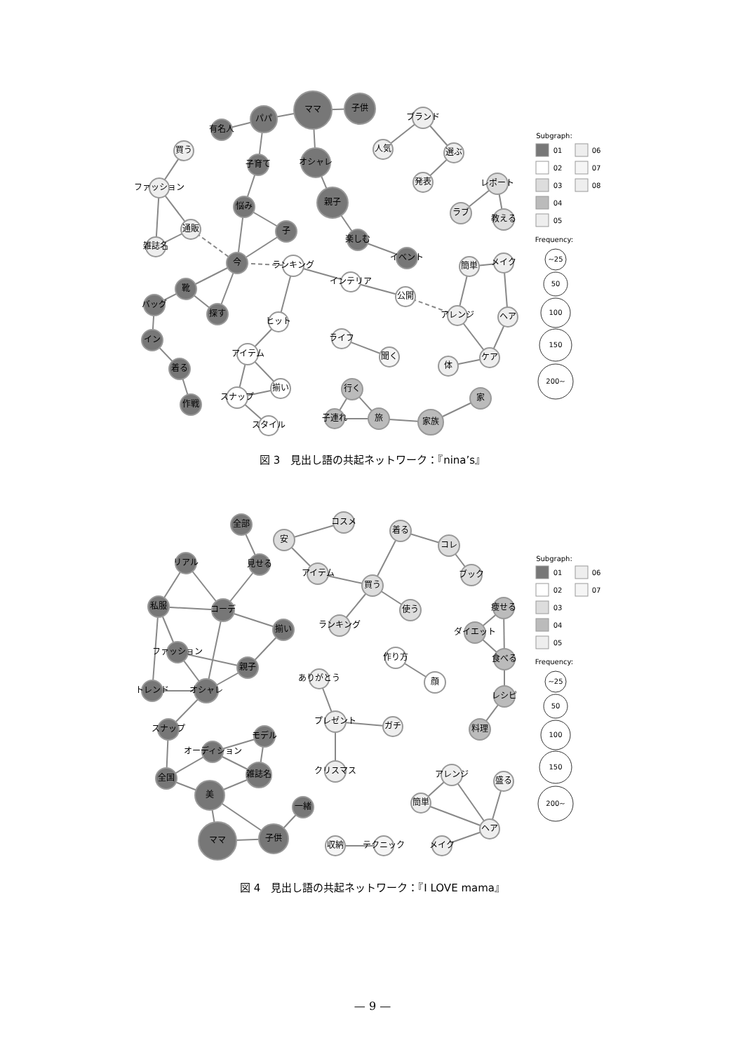ママ
子供
パパ
有名人
オシャレ
子育て
親子
悩み
子
楽しむ
イベント
今
靴
探す
バッグ
イン
着る
作戦
買う
ファッション
通販
雑誌名
ランキング
インテリア
公開
ヒット
アイテム
揃い
スナップ
スタイル
ブランド
人気
選ぶ
発表
レポート
ラブ
教える
簡単
メイク
アレンジ
ヘア
ケア
体
ライフ
聞く
行く
子連れ
旅
家族
家
Subgraph:
01
06
02
07
03
08
04
05
Frequency:
~25
50
100
150
200~
図 3　見出し語の共起ネットワーク：『nina’s』
全部
見せる
リアル
私服
コーデ
揃い
ファッション
親子
トレンド
オシャレ
スナップ
モデル
オーディション
雑誌名
全国
美
一緒
子供
ママ
コスメ
安
アイテム
買う
着る
コレ
ブック
使う
ランキング
作り方
顔
ありがとう
プレゼント
ガチ
クリスマス
痩せる
ダイエット
食べる
レシピ
料理
収納
テクニック
アレンジ
盛る
簡単
ヘア
メイク
Subgraph:
01
06
02
07
03
04
05
Frequency:
~25
50
100
150
200~
図 4　見出し語の共起ネットワーク：『I LOVE mama』
— 9 —